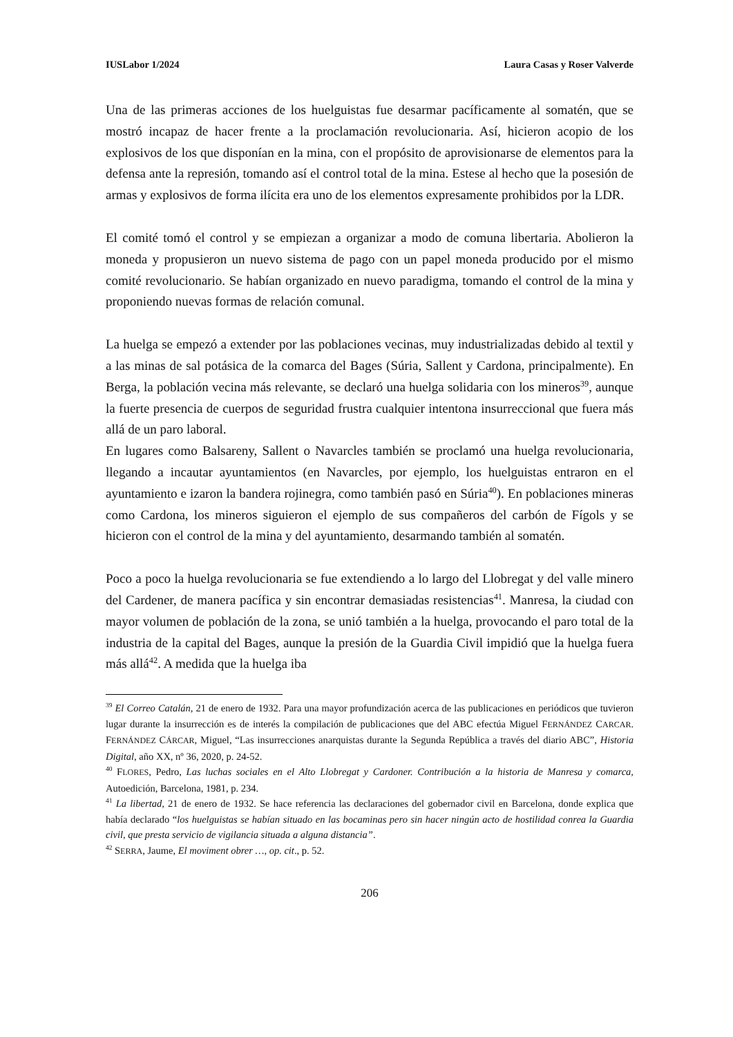IUSLabor 1/2024 Laura Casas y Roser Valverde
Una de las primeras acciones de los huelguistas fue desarmar pacíficamente al somatén, que se mostró incapaz de hacer frente a la proclamación revolucionaria. Así, hicieron acopio de los explosivos de los que disponían en la mina, con el propósito de aprovisionarse de elementos para la defensa ante la represión, tomando así el control total de la mina. Estese al hecho que la posesión de armas y explosivos de forma ilícita era uno de los elementos expresamente prohibidos por la LDR.
El comité tomó el control y se empiezan a organizar a modo de comuna libertaria. Abolieron la moneda y propusieron un nuevo sistema de pago con un papel moneda producido por el mismo comité revolucionario. Se habían organizado en nuevo paradigma, tomando el control de la mina y proponiendo nuevas formas de relación comunal.
La huelga se empezó a extender por las poblaciones vecinas, muy industrializadas debido al textil y a las minas de sal potásica de la comarca del Bages (Súria, Sallent y Cardona, principalmente). En Berga, la población vecina más relevante, se declaró una huelga solidaria con los mineros<sup>39</sup>, aunque la fuerte presencia de cuerpos de seguridad frustra cualquier intentona insurreccional que fuera más allá de un paro laboral.
En lugares como Balsareny, Sallent o Navarcles también se proclamó una huelga revolucionaria, llegando a incautar ayuntamientos (en Navarcles, por ejemplo, los huelguistas entraron en el ayuntamiento e izaron la bandera rojinegra, como también pasó en Súria<sup>40</sup>). En poblaciones mineras como Cardona, los mineros siguieron el ejemplo de sus compañeros del carbón de Fígols y se hicieron con el control de la mina y del ayuntamiento, desarmando también al somatén.
Poco a poco la huelga revolucionaria se fue extendiendo a lo largo del Llobregat y del valle minero del Cardener, de manera pacífica y sin encontrar demasiadas resistencias<sup>41</sup>. Manresa, la ciudad con mayor volumen de población de la zona, se unió también a la huelga, provocando el paro total de la industria de la capital del Bages, aunque la presión de la Guardia Civil impidió que la huelga fuera más allá<sup>42</sup>. A medida que la huelga iba
<sup>39</sup> El Correo Catalán, 21 de enero de 1932. Para una mayor profundización acerca de las publicaciones en periódicos que tuvieron lugar durante la insurrección es de interés la compilación de publicaciones que del ABC efectúa Miguel FERNÁNDEZ CARCAR. FERNÁNDEZ CÁRCAR, Miguel, “Las insurrecciones anarquistas durante la Segunda República a través del diario ABC”, Historia Digital, año XX, nº 36, 2020, p. 24-52.
<sup>40</sup> FLORES, Pedro, Las luchas sociales en el Alto Llobregat y Cardoner. Contribución a la historia de Manresa y comarca, Autoedición, Barcelona, 1981, p. 234.
<sup>41</sup> La libertad, 21 de enero de 1932. Se hace referencia las declaraciones del gobernador civil en Barcelona, donde explica que había declarado “los huelguistas se habían situado en las bocaminas pero sin hacer ningún acto de hostilidad conrea la Guardia civil, que presta servicio de vigilancia situada a alguna distancia”.
<sup>42</sup> SERRA, Jaume, El moviment obrer …, op. cit., p. 52.
206